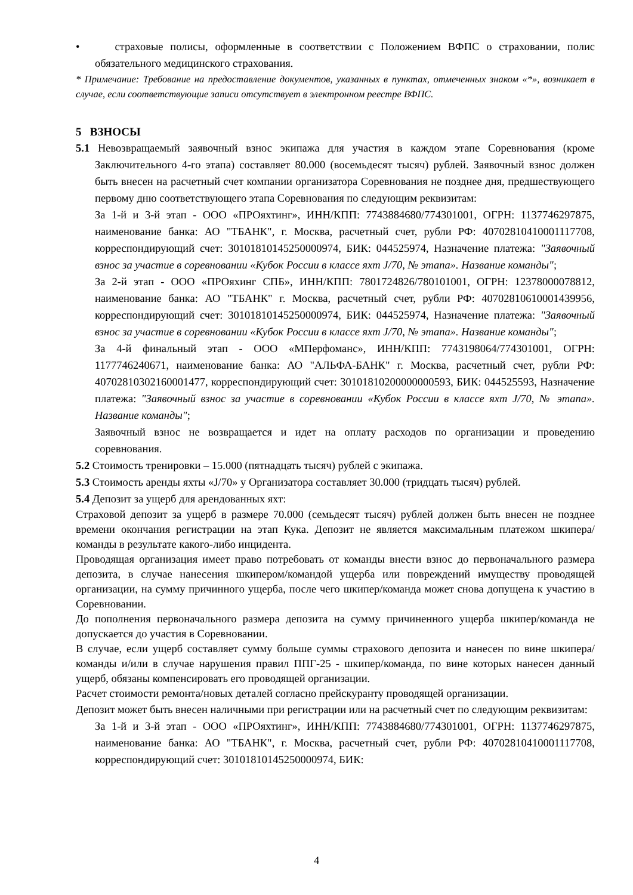• страховые полисы, оформленные в соответствии с Положением ВФПС о страховании, полис обязательного медицинского страхования.
* Примечание: Требование на предоставление документов, указанных в пунктах, отмеченных знаком «*», возникает в случае, если соответствующие записи отсутствует в электронном реестре ВФПС.
5 ВЗНОСЫ
5.1 Невозвращаемый заявочный взнос экипажа для участия в каждом этапе Соревнования (кроме Заключительного 4-го этапа) составляет 80.000 (восемьдесят тысяч) рублей. Заявочный взнос должен быть внесен на расчетный счет компании организатора Соревнования не позднее дня, предшествующего первому дню соответствующего этапа Соревнования по следующим реквизитам:
За 1-й и 3-й этап - ООО «ПРОяхтинг», ИНН/КПП: 7743884680/774301001, ОГРН: 1137746297875, наименование банка: АО "ТБАНК", г. Москва, расчетный счет, рубли РФ: 40702810410001117708, корреспондирующий счет: 30101810145250000974, БИК: 044525974, Назначение платежа: "Заявочный взнос за участие в соревновании «Кубок России в классе яхт J/70, № этапа». Название команды";
За 2-й этап - ООО «ПРОяхинг СПБ», ИНН/КПП: 7801724826/780101001, ОГРН: 12378000078812, наименование банка: АО "ТБАНК" г. Москва, расчетный счет, рубли РФ: 40702810610001439956, корреспондирующий счет: 30101810145250000974, БИК: 044525974, Назначение платежа: "Заявочный взнос за участие в соревновании «Кубок России в классе яхт J/70, № этапа». Название команды";
За 4-й финальный этап - ООО «МПерфоманс», ИНН/КПП: 7743198064/774301001, ОГРН: 1177746240671, наименование банка: АО "АЛЬФА-БАНК" г. Москва, расчетный счет, рубли РФ: 40702810302160001477, корреспондирующий счет: 30101810200000000593, БИК: 044525593, Назначение платежа: "Заявочный взнос за участие в соревновании «Кубок России в классе яхт J/70, № этапа». Название команды";
Заявочный взнос не возвращается и идет на оплату расходов по организации и проведению соревнования.
5.2 Стоимость тренировки – 15.000 (пятнадцать тысяч) рублей с экипажа.
5.3 Стоимость аренды яхты «J/70» у Организатора составляет 30.000 (тридцать тысяч) рублей.
5.4 Депозит за ущерб для арендованных яхт:
Страховой депозит за ущерб в размере 70.000 (семьдесят тысяч) рублей должен быть внесен не позднее времени окончания регистрации на этап Кука. Депозит не является максимальным платежом шкипера/команды в результате какого-либо инцидента.
Проводящая организация имеет право потребовать от команды внести взнос до первоначального размера депозита, в случае нанесения шкипером/командой ущерба или повреждений имуществу проводящей организации, на сумму причинного ущерба, после чего шкипер/команда может снова допущена к участию в Соревновании.
До пополнения первоначального размера депозита на сумму причиненного ущерба шкипер/команда не допускается до участия в Соревновании.
В случае, если ущерб составляет сумму больше суммы страхового депозита и нанесен по вине шкипера/команды и/или в случае нарушения правил ППГ-25 - шкипер/команда, по вине которых нанесен данный ущерб, обязаны компенсировать его проводящей организации.
Расчет стоимости ремонта/новых деталей согласно прейскуранту проводящей организации.
Депозит может быть внесен наличными при регистрации или на расчетный счет по следующим реквизитам:
За 1-й и 3-й этап - ООО «ПРОяхтинг», ИНН/КПП: 7743884680/774301001, ОГРН: 1137746297875, наименование банка: АО "ТБАНК", г. Москва, расчетный счет, рубли РФ: 40702810410001117708, корреспондирующий счет: 30101810145250000974, БИК:
4